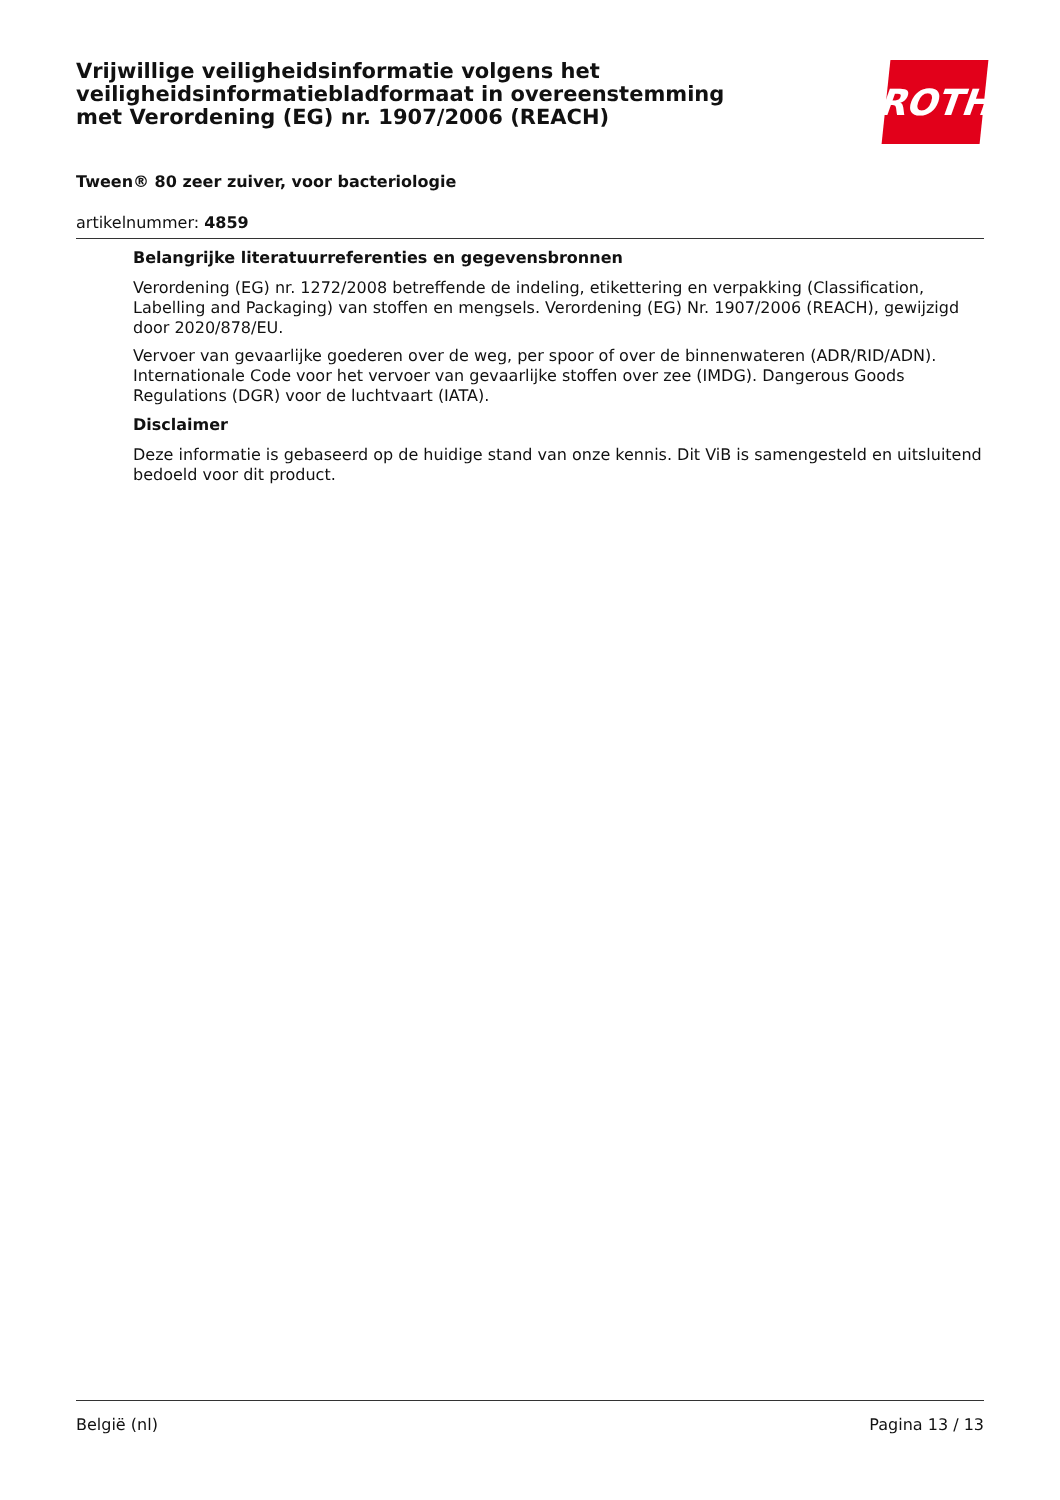Vrijwillige veiligheidsinformatie volgens het veiligheidsinformatiebladformaat in overeenstemming met Verordening (EG) nr. 1907/2006 (REACH)
ROTH
Tween® 80 zeer zuiver, voor bacteriologie
artikelnummer: 4859
Belangrijke literatuurreferenties en gegevensbronnen
Verordening (EG) nr. 1272/2008 betreffende de indeling, etikettering en verpakking (Classification, Labelling and Packaging) van stoffen en mengsels. Verordening (EG) Nr. 1907/2006 (REACH), gewijzigd door 2020/878/EU.
Vervoer van gevaarlijke goederen over de weg, per spoor of over de binnenwateren (ADR/RID/ADN). Internationale Code voor het vervoer van gevaarlijke stoffen over zee (IMDG). Dangerous Goods Regulations (DGR) voor de luchtvaart (IATA).
Disclaimer
Deze informatie is gebaseerd op de huidige stand van onze kennis. Dit ViB is samengesteld en uitsluitend bedoeld voor dit product.
België (nl) Pagina 13 / 13